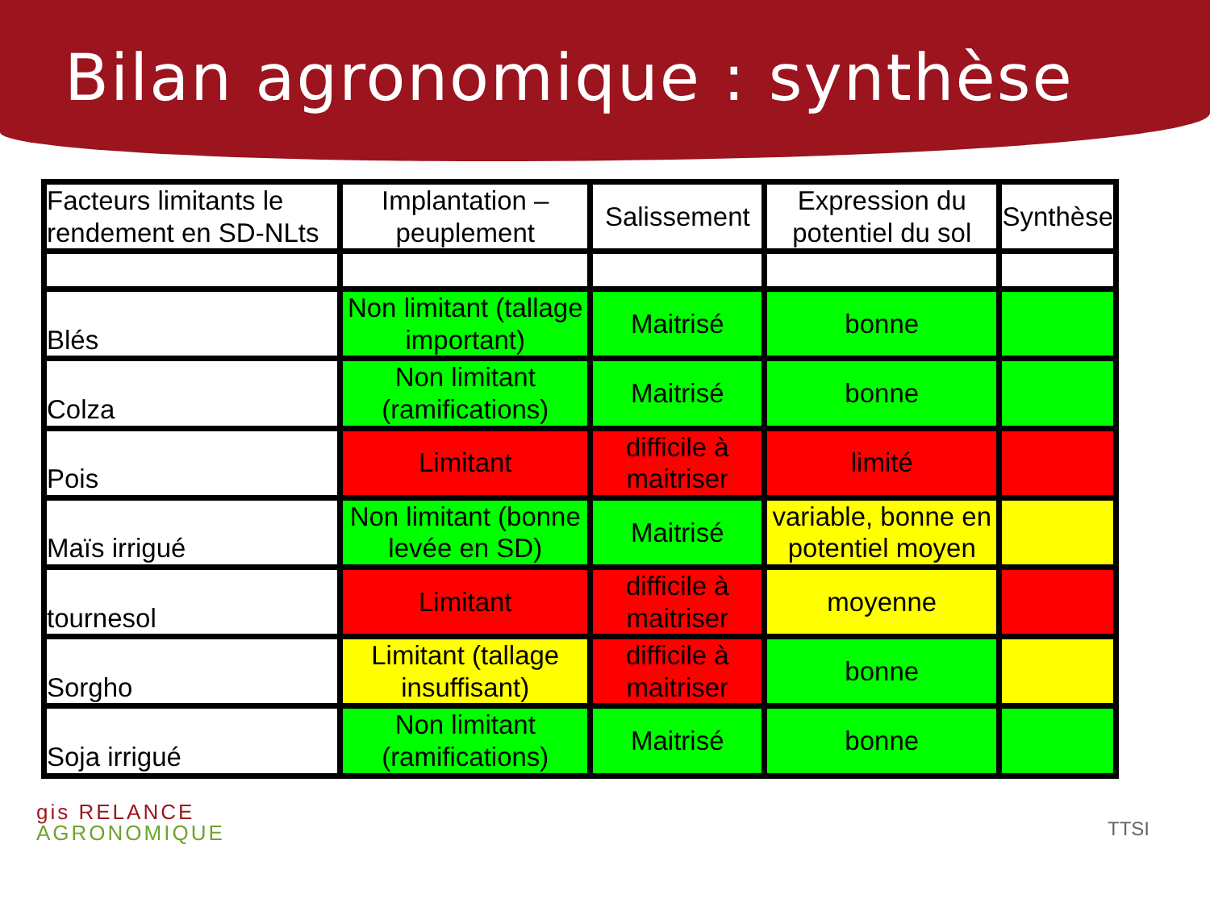Bilan agronomique : synthèse
| Facteurs limitants le rendement en SD-NLts | Implantation – peuplement | Salissement | Expression du potentiel du sol | Synthèse |
| Blés | Non limitant (tallage important) | Maitrisé | bonne | |
| Colza | Non limitant (ramifications) | Maitrisé | bonne | |
| Pois | Limitant | difficile à maitriser | limité | |
| Maïs irrigué | Non limitant (bonne levée en SD) | Maitrisé | variable, bonne en potentiel moyen | |
| tournesol | Limitant | difficile à maitriser | moyenne | |
| Sorgho | Limitant (tallage insuffisant) | difficile à maitriser | bonne | |
| Soja irrigué | Non limitant (ramifications) | Maitrisé | bonne | |
gis RELANCE
AGRONOMIQUE
TTSI